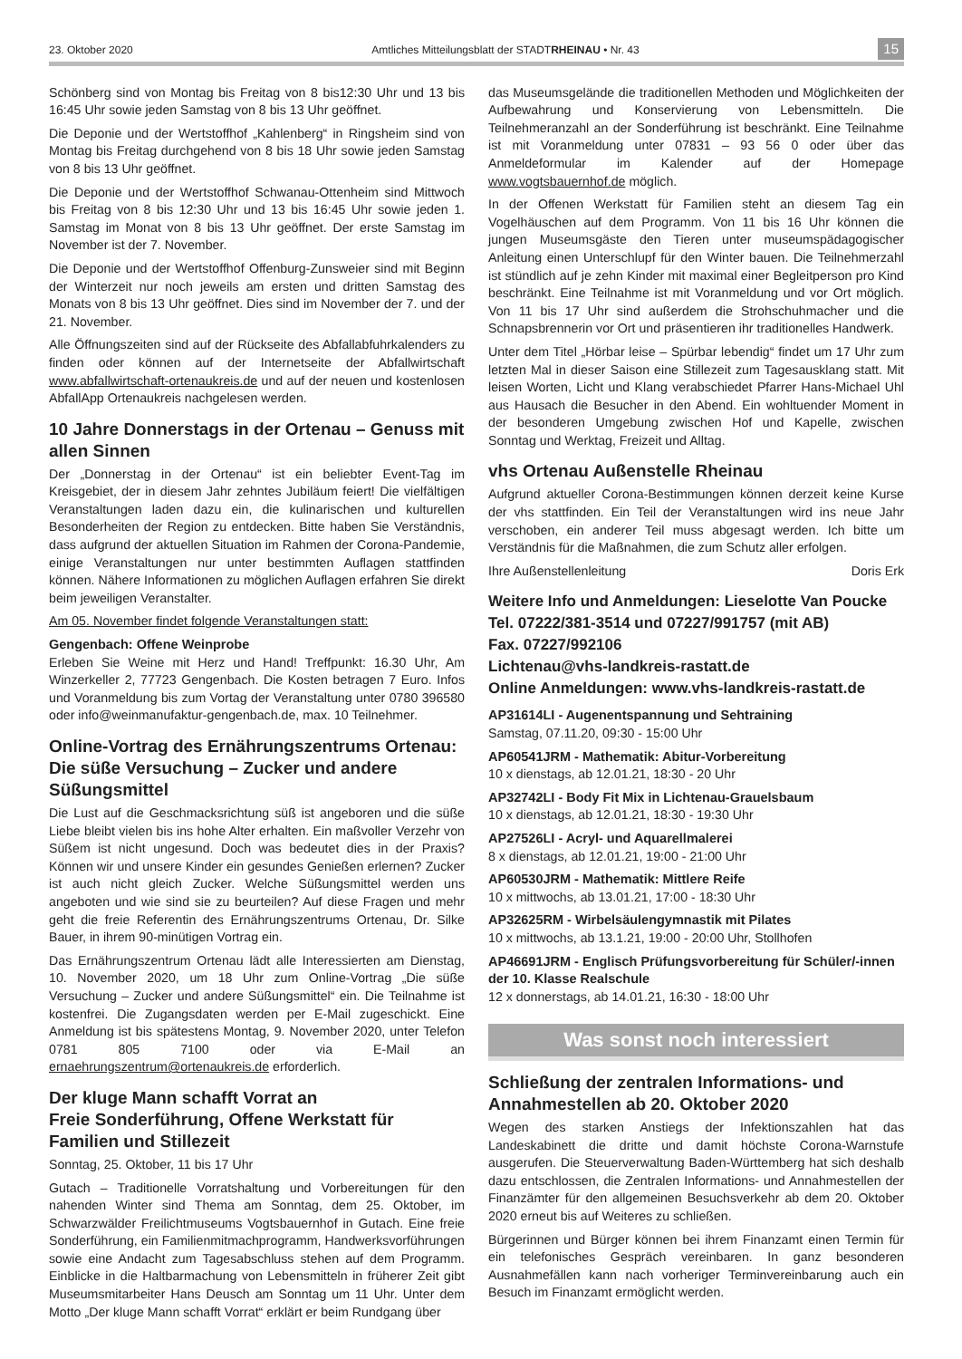23. Oktober 2020 Amtliches Mitteilungsblatt der STADTRHEINAU • Nr. 43 15
Schönberg sind von Montag bis Freitag von 8 bis12:30 Uhr und 13 bis 16:45 Uhr sowie jeden Samstag von 8 bis 13 Uhr geöffnet.
Die Deponie und der Wertstoffhof „Kahlenberg“ in Ringsheim sind von Montag bis Freitag durchgehend von 8 bis 18 Uhr sowie jeden Samstag von 8 bis 13 Uhr geöffnet.
Die Deponie und der Wertstoffhof Schwanau-Ottenheim sind Mittwoch bis Freitag von 8 bis 12:30 Uhr und 13 bis 16:45 Uhr sowie jeden 1. Samstag im Monat von 8 bis 13 Uhr geöffnet. Der erste Samstag im November ist der 7. November.
Die Deponie und der Wertstoffhof Offenburg-Zunsweier sind mit Beginn der Winterzeit nur noch jeweils am ersten und dritten Samstag des Monats von 8 bis 13 Uhr geöffnet. Dies sind im November der 7. und der 21. November.
Alle Öffnungszeiten sind auf der Rückseite des Abfallabfuhrkalenders zu finden oder können auf der Internetseite der Abfallwirtschaft www.abfallwirtschaft-ortenaukreis.de und auf der neuen und kostenlosen AbfallApp Ortenaukreis nachgelesen werden.
10 Jahre Donnerstags in der Ortenau – Genuss mit allen Sinnen
Der „Donnerstag in der Ortenau“ ist ein beliebter Event-Tag im Kreisgebiet, der in diesem Jahr zehntes Jubiläum feiert! Die vielfältigen Veranstaltungen laden dazu ein, die kulinarischen und kulturellen Besonderheiten der Region zu entdecken. Bitte haben Sie Verständnis, dass aufgrund der aktuellen Situation im Rahmen der Corona-Pandemie, einige Veranstaltungen nur unter bestimmten Auflagen stattfinden können. Nähere Informationen zu möglichen Auflagen erfahren Sie direkt beim jeweiligen Veranstalter.
Am 05. November findet folgende Veranstaltungen statt:
Gengenbach: Offene Weinprobe
Erleben Sie Weine mit Herz und Hand! Treffpunkt: 16.30 Uhr, Am Winzerkeller 2, 77723 Gengenbach. Die Kosten betragen 7 Euro. Infos und Voranmeldung bis zum Vortag der Veranstaltung unter 0780 396580 oder info@weinmanufaktur-gengenbach.de, max. 10 Teilnehmer.
Online-Vortrag des Ernährungszentrums Ortenau: Die süße Versuchung – Zucker und andere Süßungsmittel
Die Lust auf die Geschmacksrichtung süß ist angeboren und die süße Liebe bleibt vielen bis ins hohe Alter erhalten. Ein maßvoller Verzehr von Süßem ist nicht ungesund. Doch was bedeutet dies in der Praxis? Können wir und unsere Kinder ein gesundes Genießen erlernen? Zucker ist auch nicht gleich Zucker. Welche Süßungsmittel werden uns angeboten und wie sind sie zu beurteilen? Auf diese Fragen und mehr geht die freie Referentin des Ernährungszentrums Ortenau, Dr. Silke Bauer, in ihrem 90-minütigen Vortrag ein.
Das Ernährungszentrum Ortenau lädt alle Interessierten am Dienstag, 10. November 2020, um 18 Uhr zum Online-Vortrag „Die süße Versuchung – Zucker und andere Süßungsmittel“ ein. Die Teilnahme ist kostenfrei. Die Zugangsdaten werden per E-Mail zugeschickt. Eine Anmeldung ist bis spätestens Montag, 9. November 2020, unter Telefon 0781 805 7100 oder via E-Mail an ernaehrungszentrum@ortenaukreis.de erforderlich.
Der kluge Mann schafft Vorrat an
Freie Sonderführung, Offene Werkstatt für Familien und Stillezeit
Sonntag, 25. Oktober, 11 bis 17 Uhr
Gutach – Traditionelle Vorratshaltung und Vorbereitungen für den nahenden Winter sind Thema am Sonntag, dem 25. Oktober, im Schwarzwälder Freilichtmuseums Vogtsbauernhof in Gutach. Eine freie Sonderführung, ein Familienmitmachprogramm, Handwerksvorführungen sowie eine Andacht zum Tagesabschluss stehen auf dem Programm. Einblicke in die Haltbarmachung von Lebensmitteln in früherer Zeit gibt Museumsmitarbeiter Hans Deusch am Sonntag um 11 Uhr. Unter dem Motto „Der kluge Mann schafft Vorrat“ erklärt er beim Rundgang über
das Museumsgelände die traditionellen Methoden und Möglichkeiten der Aufbewahrung und Konservierung von Lebensmitteln. Die Teilnehmeranzahl an der Sonderführung ist beschränkt. Eine Teilnahme ist mit Voranmeldung unter 07831 – 93 56 0 oder über das Anmeldeformular im Kalender auf der Homepage www.vogtsbauernhof.de möglich.
In der Offenen Werkstatt für Familien steht an diesem Tag ein Vogelhäuschen auf dem Programm. Von 11 bis 16 Uhr können die jungen Museumsgäste den Tieren unter museumspädagogischer Anleitung einen Unterschlupf für den Winter bauen. Die Teilnehmerzahl ist stündlich auf je zehn Kinder mit maximal einer Begleitperson pro Kind beschränkt. Eine Teilnahme ist mit Voranmeldung und vor Ort möglich. Von 11 bis 17 Uhr sind außerdem die Strohschuhmacher und die Schnapsbrennerin vor Ort und präsentieren ihr traditionelles Handwerk.
Unter dem Titel „Hörbar leise – Spürbar lebendig“ findet um 17 Uhr zum letzten Mal in dieser Saison eine Stillezeit zum Tagesausklang statt. Mit leisen Worten, Licht und Klang verabschiedet Pfarrer Hans-Michael Uhl aus Hausach die Besucher in den Abend. Ein wohltuender Moment in der besonderen Umgebung zwischen Hof und Kapelle, zwischen Sonntag und Werktag, Freizeit und Alltag.
vhs Ortenau Außenstelle Rheinau
Aufgrund aktueller Corona-Bestimmungen können derzeit keine Kurse der vhs stattfinden. Ein Teil der Veranstaltungen wird ins neue Jahr verschoben, ein anderer Teil muss abgesagt werden. Ich bitte um Verständnis für die Maßnahmen, die zum Schutz aller erfolgen.
Ihre Außenstellenleitung Doris Erk
Weitere Info und Anmeldungen: Lieselotte Van Poucke
Tel. 07222/381-3514 und 07227/991757 (mit AB)
Fax. 07227/992106
Lichtenau@vhs-landkreis-rastatt.de
Online Anmeldungen: www.vhs-landkreis-rastatt.de
AP31614LI - Augenentspannung und Sehtraining
Samstag, 07.11.20, 09:30 - 15:00 Uhr
AP60541JRM - Mathematik: Abitur-Vorbereitung
10 x dienstags, ab 12.01.21, 18:30 - 20 Uhr
AP32742LI - Body Fit Mix in Lichtenau-Grauelsbaum
10 x dienstags, ab 12.01.21, 18:30 - 19:30 Uhr
AP27526LI - Acryl- und Aquarellmalerei
8 x dienstags, ab 12.01.21, 19:00 - 21:00 Uhr
AP60530JRM - Mathematik: Mittlere Reife
10 x mittwochs, ab 13.01.21, 17:00 - 18:30 Uhr
AP32625RM - Wirbelsäulengymnastik mit Pilates
10 x mittwochs, ab 13.1.21, 19:00 - 20:00 Uhr, Stollhofen
AP46691JRM - Englisch Prüfungsvorbereitung für Schüler/-innen der 10. Klasse Realschule
12 x donnerstags, ab 14.01.21, 16:30 - 18:00 Uhr
Was sonst noch interessiert
Schließung der zentralen Informations- und Annahmestellen ab 20. Oktober 2020
Wegen des starken Anstiegs der Infektionszahlen hat das Landeskabinett die dritte und damit höchste Corona-Warnstufe ausgerufen. Die Steuerverwaltung Baden-Württemberg hat sich deshalb dazu entschlossen, die Zentralen Informations- und Annahmestellen der Finanzämter für den allgemeinen Besuchsverkehr ab dem 20. Oktober 2020 erneut bis auf Weiteres zu schließen.
Bürgerinnen und Bürger können bei ihrem Finanzamt einen Termin für ein telefonisches Gespräch vereinbaren. In ganz besonderen Ausnahmefällen kann nach vorheriger Terminvereinbarung auch ein Besuch im Finanzamt ermöglicht werden.